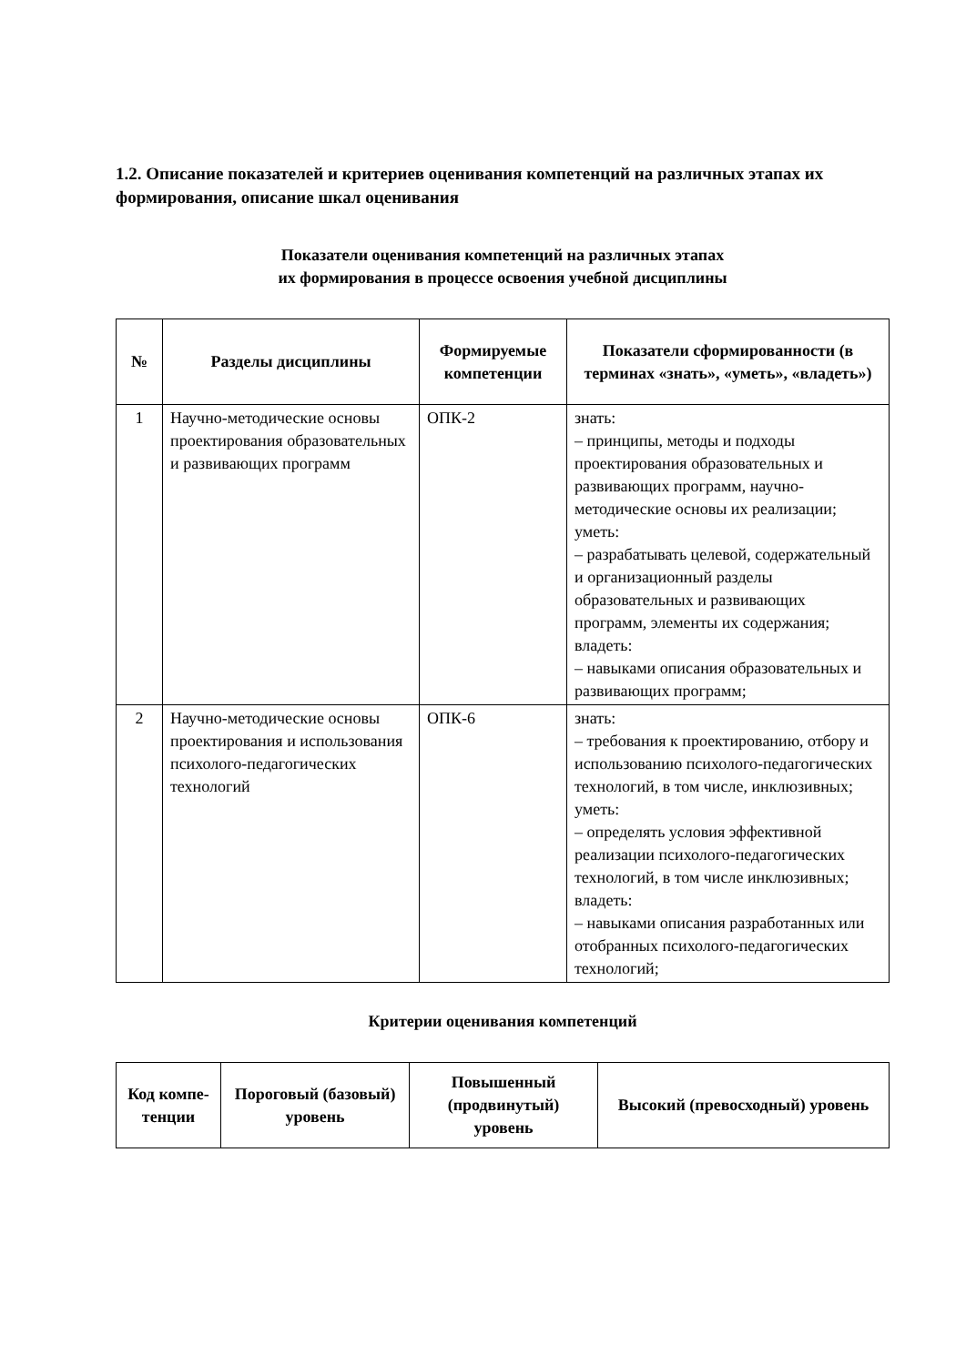1.2. Описание показателей и критериев оценивания компетенций на различных этапах их формирования, описание шкал оценивания
Показатели оценивания компетенций на различных этапах
их формирования в процессе освоения учебной дисциплины
| № | Разделы дисциплины | Формируемые компетенции | Показатели сформированности (в терминах «знать», «уметь», «владеть») |
| --- | --- | --- | --- |
| 1 | Научно-методические основы проектирования образовательных и развивающих программ | ОПК-2 | знать: – принципы, методы и подходы проектирования образовательных и развивающих программ, научно-методические основы их реализации; уметь: – разрабатывать целевой, содержательный и организационный разделы образовательных и развивающих программ, элементы их содержания; владеть: – навыками описания образовательных и развивающих программ; |
| 2 | Научно-методические основы проектирования и использования психолого-педагогических технологий | ОПК-6 | знать: – требования к проектированию, отбору и использованию психолого-педагогических технологий, в том числе, инклюзивных; уметь: – определять условия эффективной реализации психолого-педагогических технологий, в том числе инклюзивных; владеть: – навыками описания разработанных или отобранных психолого-педагогических технологий; |
Критерии оценивания компетенций
| Код компе-тенции | Пороговый (базовый) уровень | Повышенный (продвинутый) уровень | Высокий (превосходный) уровень |
| --- | --- | --- | --- |